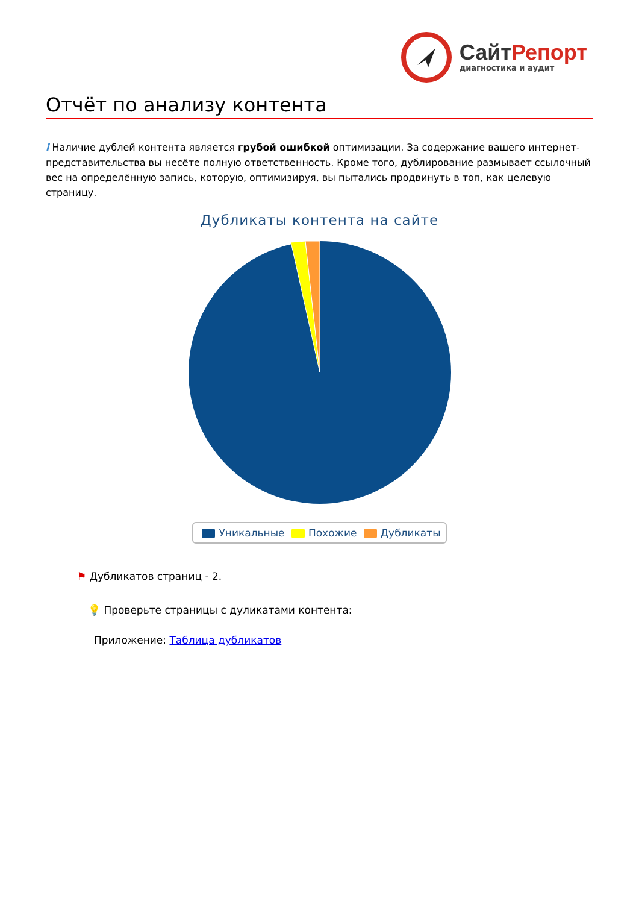СайтРепорт
диагностика и аудит
Отчёт по анализу контента
i Наличие дублей контента является грубой ошибкой оптимизации. За содержание вашего интернет-представительства вы несёте полную ответственность. Кроме того, дублирование размывает ссылочный вес на определённую запись, которую, оптимизируя, вы пытались продвинуть в топ, как целевую страницу.
Дубликаты контента на сайте
Уникальные Похожие Дубликаты
⚑ Дубликатов страниц - 2.
💡 Проверьте страницы с дуликатами контента:
Приложение: Таблица дубликатов